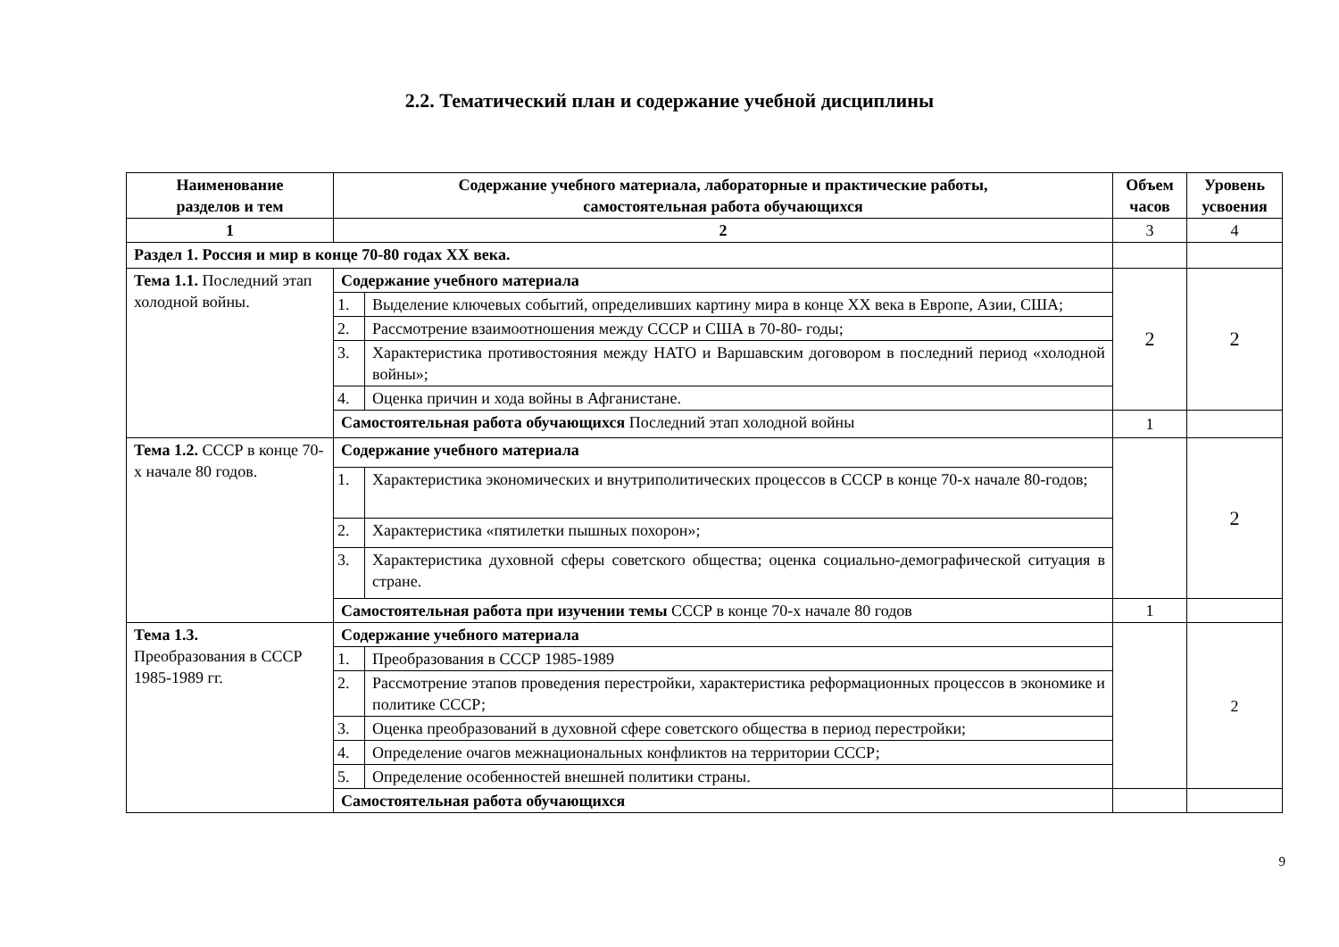2.2. Тематический план и содержание учебной дисциплины
| Наименование разделов и тем | Содержание учебного материала, лабораторные и практические работы, самостоятельная работа обучающихся | | Объем часов | Уровень усвоения |
| --- | --- | --- | --- | --- |
| 1 | 2 | | 3 | 4 |
| Раздел 1. Россия и мир в конце 70-80 годах XX века. | | | | |
| Тема 1.1. Последний этап холодной войны. | Содержание учебного материала | | 2 | 2 |
| | 1. | Выделение ключевых событий, определивших картину мира в конце XX века в Европе, Азии, США; | | |
| | 2. | Рассмотрение взаимоотношения между СССР и США в 70-80- годы; | | |
| | 3. | Характеристика противостояния между НАТО и Варшавским договором в последний период «холодной войны»; | | |
| | 4. | Оценка причин и хода войны в Афганистане. | | |
| | Самостоятельная работа обучающихся Последний этап холодной войны | | 1 | |
| Тема 1.2. СССР в конце 70-х начале 80 годов. | Содержание учебного материала | | | 2 |
| | 1. | Характеристика экономических и внутриполитических процессов в СССР в конце 70-х начале 80-годов; | | |
| | 2. | Характеристика «пятилетки пышных похорон»; | | |
| | 3. | Характеристика духовной сферы советского общества; оценка социально-демографической ситуация в стране. | | |
| | Самостоятельная работа при изучении темы СССР в конце 70-х начале 80 годов | | 1 | |
| Тема 1.3. Преобразования в СССР 1985-1989 гг. | Содержание учебного материала | | | 2 |
| | 1. | Преобразования в СССР 1985-1989 | | |
| | 2. | Рассмотрение этапов проведения перестройки, характеристика реформационных процессов в экономике и политике СССР; | | |
| | 3. | Оценка преобразований в духовной сфере советского общества в период перестройки; | | |
| | 4. | Определение очагов межнациональных конфликтов на территории СССР; | | |
| | 5. | Определение особенностей внешней политики страны. | | |
| | Самостоятельная работа обучающихся | | | |
9